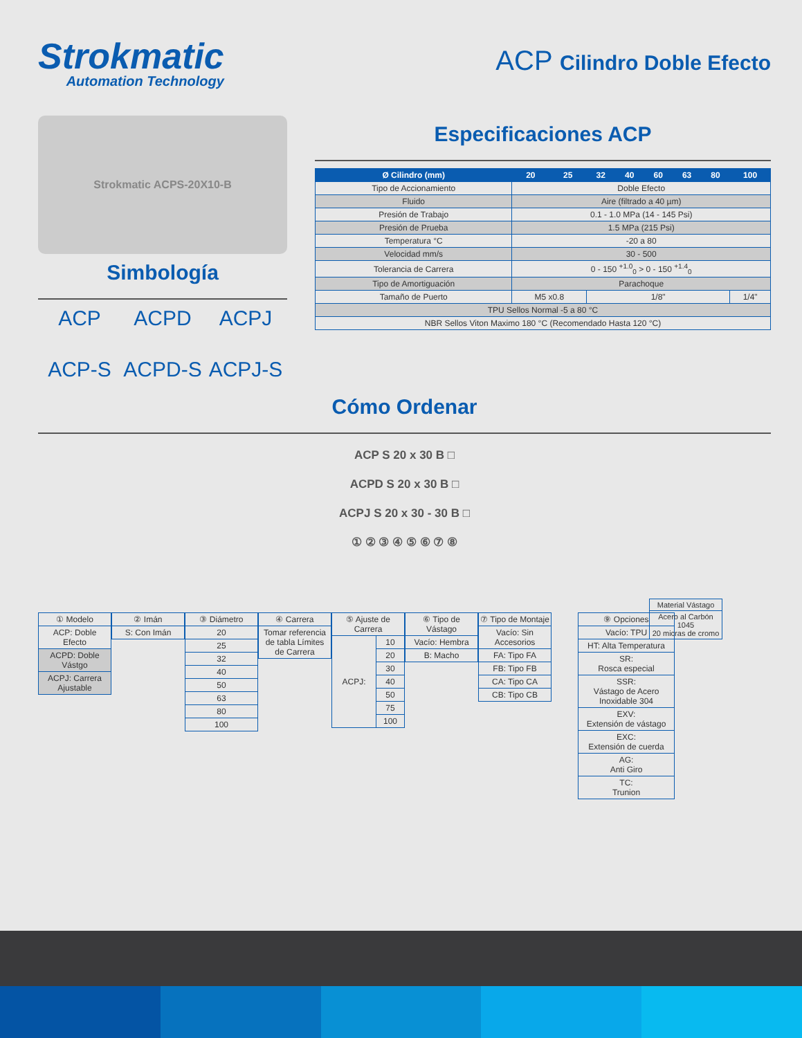Strokmatic
Automation Technology
ACP Cilindro Doble Efecto
Strokmatic ACPS-20X10-B
Simbología
ACP
ACPD
ACPJ
ACP-S
ACPD-S
ACPJ-S
Especificaciones ACP
| Ø Cilindro (mm) | 20 | 25 | 32 | 40 | 60 | 63 | 80 | 100 |
| --- | --- | --- | --- | --- | --- | --- | --- | --- |
| Tipo de Accionamiento | Doble Efecto | | | | | | | |
| Fluido | Aire (filtrado a 40 µm) | | | | | | | |
| Presión de Trabajo | 0.1 - 1.0 MPa (14 - 145 Psi) | | | | | | | |
| Presión de Prueba | 1.5 MPa (215 Psi) | | | | | | | |
| Temperatura °C | -20 a 80 | | | | | | | |
| Velocidad mm/s | 30 - 500 | | | | | | | |
| Tolerancia de Carrera | 0 - 150 <sup>+1.0</sup><sub>0</sub> > 0 - 150 <sup>+1.4</sup><sub>0</sub> | | | | | | | |
| Tipo de Amortiguación | Parachoque | | | | | | | |
| Tamaño de Puerto | M5 x0.8 | | 1/8" | | | | | 1/4" |
| TPU Sellos Normal -5 a 80 °C | | | | | | | | |
| NBR Sellos Viton Maximo 180 °C (Recomendado Hasta 120 °C) | | | | | | | | |
Cómo Ordenar
ACP S 20 x 30 B □
ACPD S 20 x 30 B □
ACPJ S 20 x 30 - 30 B □
① ② ③ ④ ⑤ ⑥ ⑦ ⑧
| Material Vástago |
| Acero al Carbón 1045 20 micras de cromo |
| ① Modelo |
| ACP: Doble Efecto |
| ACPD: Doble Vástgo |
| ACPJ: Carrera Ajustable |
| ② Imán |
| S: Con Imán |
| ③ Diámetro |
| 20 |
| 25 |
| 32 |
| 40 |
| 50 |
| 63 |
| 80 |
| 100 |
| ④ Carrera |
| Tomar referencia de tabla Límites de Carrera |
| ⑤ Ajuste de Carrera | |
| ACPJ: | 10 |
| | 20 |
| | 30 |
| | 40 |
| | 50 |
| | 75 |
| | 100 |
| ⑥ Tipo de Vástago |
| Vacío: Hembra |
| B: Macho |
| ⑦ Tipo de Montaje |
| Vacío: Sin Accesorios |
| FA: Tipo FA |
| FB: Tipo FB |
| CA: Tipo CA |
| CB: Tipo CB |
| ⑨ Opciones |
| Vacío: TPU |
| HT: Alta Temperatura |
| SR: Rosca especial |
| SSR: Vástago de Acero Inoxidable 304 |
| EXV: Extensión de vástago |
| EXC: Extensión de cuerda |
| AG: Anti Giro |
| TC: Trunion |